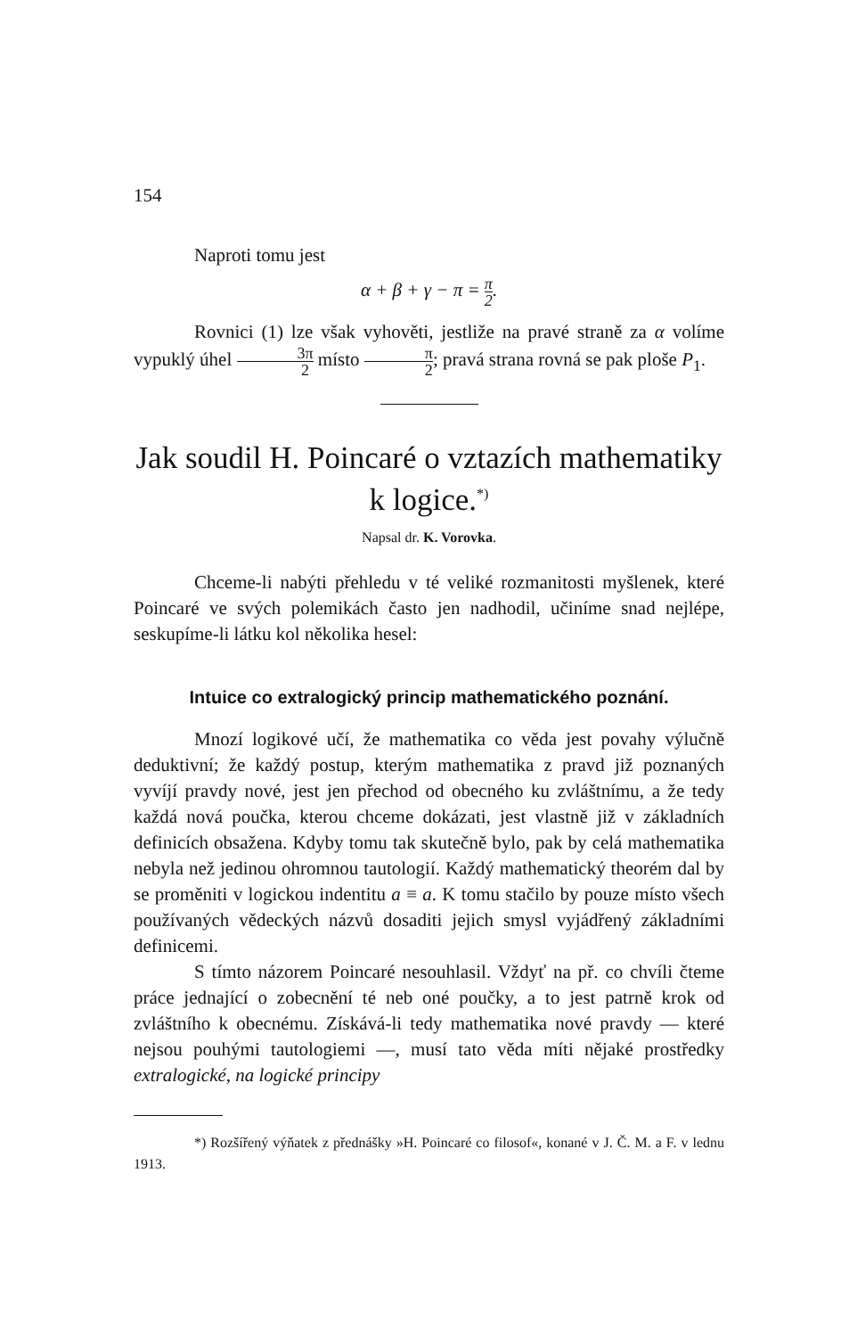154
Naproti tomu jest
α + β + γ − π = π 2.
Rovnici (1) lze však vyhověti, jestliže na pravé straně za α volíme vypuklý úhel 3π 2 místo π 2; pravá strana rovná se pak ploše P<sub>1</sub>.
Jak soudil H. Poincaré o vztazích mathematiky k logice.<sup>*)</sup>
Napsal dr. K. Vorovka.
Chceme-li nabýti přehledu v té veliké rozmanitosti myšlenek, které Poincaré ve svých polemikách často jen nadhodil, učiníme snad nejlépe, seskupíme-li látku kol několika hesel:
Intuice co extralogický princip mathematického poznání.
Mnozí logikové učí, že mathematika co věda jest povahy výlučně deduktivní; že každý postup, kterým mathematika z pravd již poznaných vyvíjí pravdy nové, jest jen přechod od obecného ku zvláštnímu, a že tedy každá nová poučka, kterou chceme dokázati, jest vlastně již v základních definicích obsažena. Kdyby tomu tak skutečně bylo, pak by celá mathematika nebyla než jedinou ohromnou tautologií. Každý mathematický theorém dal by se proměniti v logickou indentitu a ≡ a. K tomu stačilo by pouze místo všech používaných vědeckých názvů dosaditi jejich smysl vyjádřený základními definicemi.
S tímto názorem Poincaré nesouhlasil. Vždyť na př. co chvíli čteme práce jednající o zobecnění té neb oné poučky, a to jest patrně krok od zvláštního k obecnému. Získává-li tedy mathematika nové pravdy — které nejsou pouhými tautologiemi —, musí tato věda míti nějaké prostředky extralogické, na logické principy
*) Rozšířený výňatek z přednášky »H. Poincaré co filosof«, konané v J. Č. M. a F. v lednu 1913.